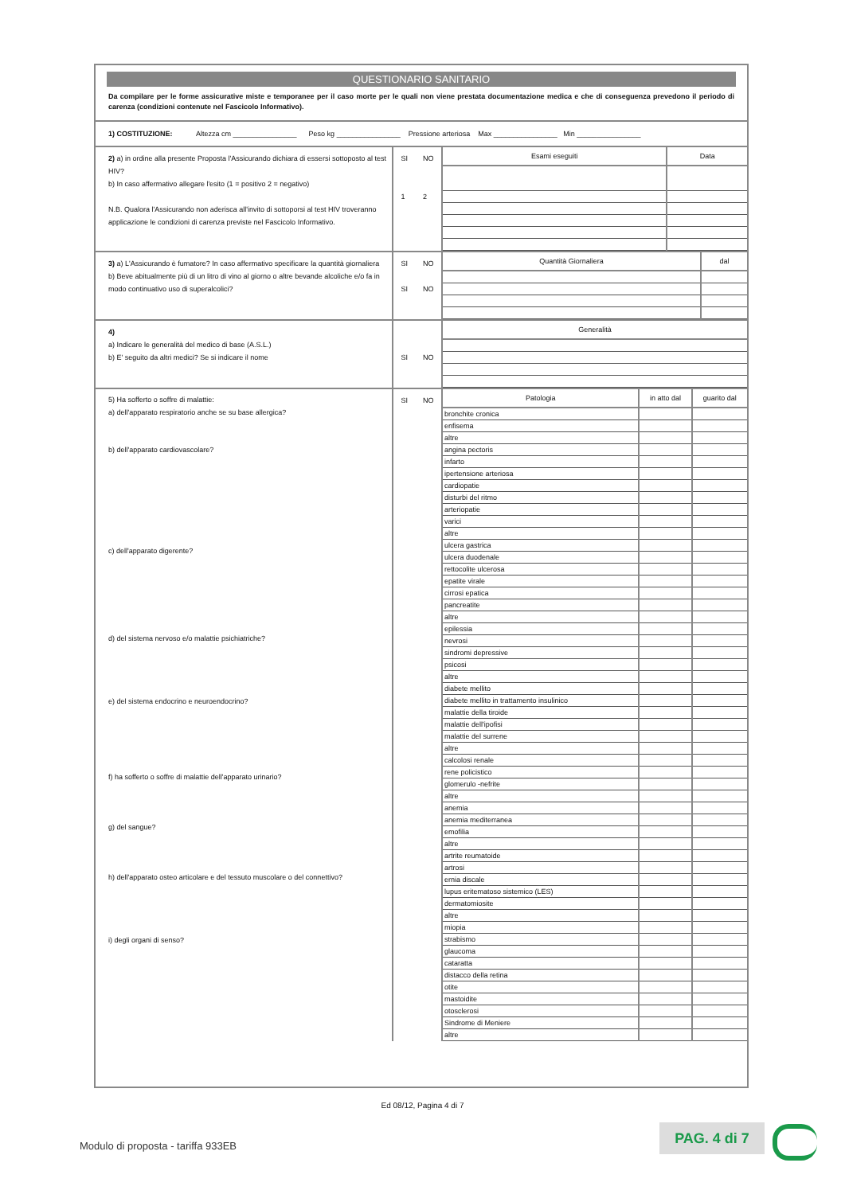QUESTIONARIO SANITARIO
Da compilare per le forme assicurative miste e temporanee per il caso morte per le quali non viene prestata documentazione medica e che di conseguenza prevedono il periodo di carenza (condizioni contenute nel Fascicolo Informativo).
1) COSTITUZIONE: Altezza cm ________________ Peso kg ________________ Pressione arteriosa Max ________________ Min ________________
2) a) in ordine alla presente Proposta l'Assicurando dichiara di essersi sottoposto al test HIV?
b) In caso affermativo allegare l'esito (1 = positivo 2 = negativo)
N.B. Qualora l'Assicurando non aderisca all'invito di sottoporsi al test HIV troveranno applicazione le condizioni di carenza previste nel Fascicolo Informativo.
SI
1 NO
2
| Esami eseguiti | Data |
| --- | --- |
3) a) L'Assicurando è fumatore? In caso affermativo specificare la quantità giornaliera
b) Beve abitualmente più di un litro di vino al giorno o altre bevande alcoliche e/o fa in modo continuativo uso di superalcolici?
SI
SI NO
NO
| Quantità Giornaliera | dal |
| --- | --- |
4)
a) Indicare le generalità del medico di base (A.S.L.)
b) E' seguito da altri medici? Se si indicare il nome
SI
NO
| Generalità |
| --- |
5) Ha sofferto o soffre di malattie:
a) dell'apparato respiratorio anche se su base allergica?
b) dell'apparato cardiovascolare?
c) dell'apparato digerente?
d) del sistema nervoso e/o malattie psichiatriche?
e) del sistema endocrino e neuroendocrino?
f) ha sofferto o soffre di malattie dell'apparato urinario?
g) del sangue?
h) dell'apparato osteo articolare e del tessuto muscolare o del connettivo?
i) degli organi di senso?
SI NO
| Patologia | in atto dal | guarito dal |
| --- | --- | --- |
| bronchite cronica | | |
| enfisema | | |
| altre | | |
| angina pectoris | | |
| infarto | | |
| ipertensione arteriosa | | |
| cardiopatie | | |
| disturbi del ritmo | | |
| arteriopatie | | |
| varici | | |
| altre | | |
| ulcera gastrica | | |
| ulcera duodenale | | |
| rettocolite ulcerosa | | |
| epatite virale | | |
| cirrosi epatica | | |
| pancreatite | | |
| altre | | |
| epilessia | | |
| nevrosi | | |
| sindromi depressive | | |
| psicosi | | |
| altre | | |
| diabete mellito | | |
| diabete mellito in trattamento insulinico | | |
| malattie della tiroide | | |
| malattie dell'ipofisi | | |
| malattie del surrene | | |
| altre | | |
| calcolosi renale | | |
| rene policistico | | |
| glomerulo -nefrite | | |
| altre | | |
| anemia | | |
| anemia mediterranea | | |
| emofilia | | |
| altre | | |
| artrite reumatoide | | |
| artrosi | | |
| ernia discale | | |
| lupus eritematoso sistemico (LES) | | |
| dermatomiosite | | |
| altre | | |
| miopia | | |
| strabismo | | |
| glaucoma | | |
| cataratta | | |
| distacco della retina | | |
| otite | | |
| mastoidite | | |
| otosclerosi | | |
| Sindrome di Meniere | | |
| altre | | |
Ed 08/12, Pagina 4 di 7
Modulo di proposta - tariffa 933EB
PAG. 4 di 7